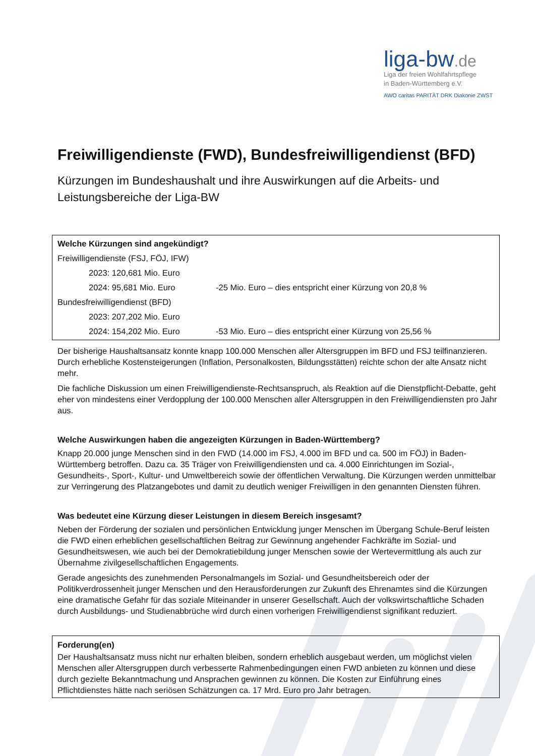liga-bw.de
Liga der freien Wohlfahrtspflege
in Baden-Württemberg e.V.
AWO caritas PARITÄT DRK Diakonie ZWST
Freiwilligendienste (FWD), Bundesfreiwilligendienst (BFD)
Kürzungen im Bundeshaushalt und ihre Auswirkungen auf die Arbeits- und Leistungsbereiche der Liga-BW
Welche Kürzungen sind angekündigt?
Freiwilligendienste (FSJ, FÖJ, IFW)
2023: 120,681 Mio. Euro
2024: 95,681 Mio. Euro -25 Mio. Euro – dies entspricht einer Kürzung von 20,8 %
Bundesfreiwilligendienst (BFD)
2023: 207,202 Mio. Euro
2024: 154,202 Mio. Euro -53 Mio. Euro – dies entspricht einer Kürzung von 25,56 %
Der bisherige Haushaltsansatz konnte knapp 100.000 Menschen aller Altersgruppen im BFD und FSJ teilfinanzieren. Durch erhebliche Kostensteigerungen (Inflation, Personalkosten, Bildungsstätten) reichte schon der alte Ansatz nicht mehr.
Die fachliche Diskussion um einen Freiwilligendienste-Rechtsanspruch, als Reaktion auf die Dienstpflicht-Debatte, geht eher von mindestens einer Verdopplung der 100.000 Menschen aller Altersgruppen in den Freiwilligendiensten pro Jahr aus.
Welche Auswirkungen haben die angezeigten Kürzungen in Baden-Württemberg?
Knapp 20.000 junge Menschen sind in den FWD (14.000 im FSJ, 4.000 im BFD und ca. 500 im FÖJ) in Baden-Württemberg betroffen. Dazu ca. 35 Träger von Freiwilligendiensten und ca. 4.000 Einrichtungen im Sozial-, Gesundheits-, Sport-, Kultur- und Umweltbereich sowie der öffentlichen Verwaltung. Die Kürzungen werden unmittelbar zur Verringerung des Platzangebotes und damit zu deutlich weniger Freiwilligen in den genannten Diensten führen.
Was bedeutet eine Kürzung dieser Leistungen in diesem Bereich insgesamt?
Neben der Förderung der sozialen und persönlichen Entwicklung junger Menschen im Übergang Schule-Beruf leisten die FWD einen erheblichen gesellschaftlichen Beitrag zur Gewinnung angehender Fachkräfte im Sozial- und Gesundheitswesen, wie auch bei der Demokratiebildung junger Menschen sowie der Wertevermittlung als auch zur Übernahme zivilgesellschaftlichen Engagements.
Gerade angesichts des zunehmenden Personalmangels im Sozial- und Gesundheitsbereich oder der Politikverdrossenheit junger Menschen und den Herausforderungen zur Zukunft des Ehrenamtes sind die Kürzungen eine dramatische Gefahr für das soziale Miteinander in unserer Gesellschaft. Auch der volkswirtschaftliche Schaden durch Ausbildungs- und Studienabbrüche wird durch einen vorherigen Freiwilligendienst signifikant reduziert.
Forderung(en)
Der Haushaltsansatz muss nicht nur erhalten bleiben, sondern erheblich ausgebaut werden, um möglichst vielen Menschen aller Altersgruppen durch verbesserte Rahmenbedingungen einen FWD anbieten zu können und diese durch gezielte Bekanntmachung und Ansprachen gewinnen zu können. Die Kosten zur Einführung eines Pflichtdienstes hätte nach seriösen Schätzungen ca. 17 Mrd. Euro pro Jahr betragen.